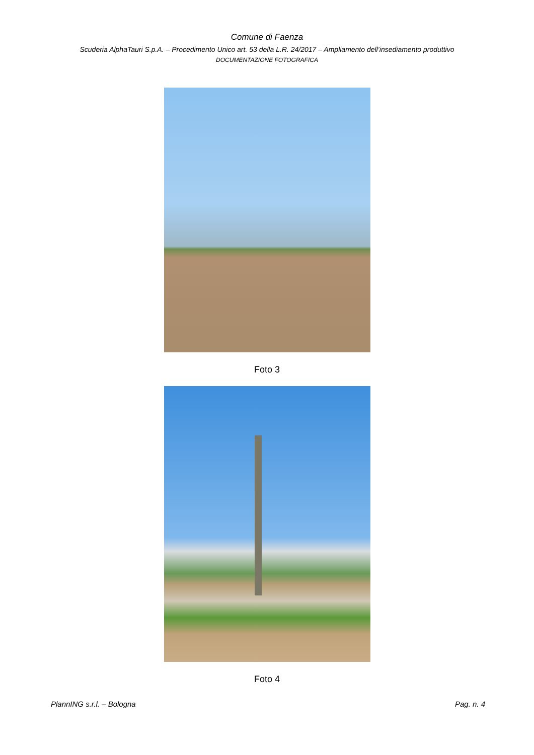Comune di Faenza
Scuderia AlphaTauri S.p.A. – Procedimento Unico art. 53 della L.R. 24/2017 – Ampliamento dell’insediamento produttivo
DOCUMENTAZIONE FOTOGRAFICA
Foto 3
Foto 4
PlannING s.r.l. – Bologna Pag. n. 4